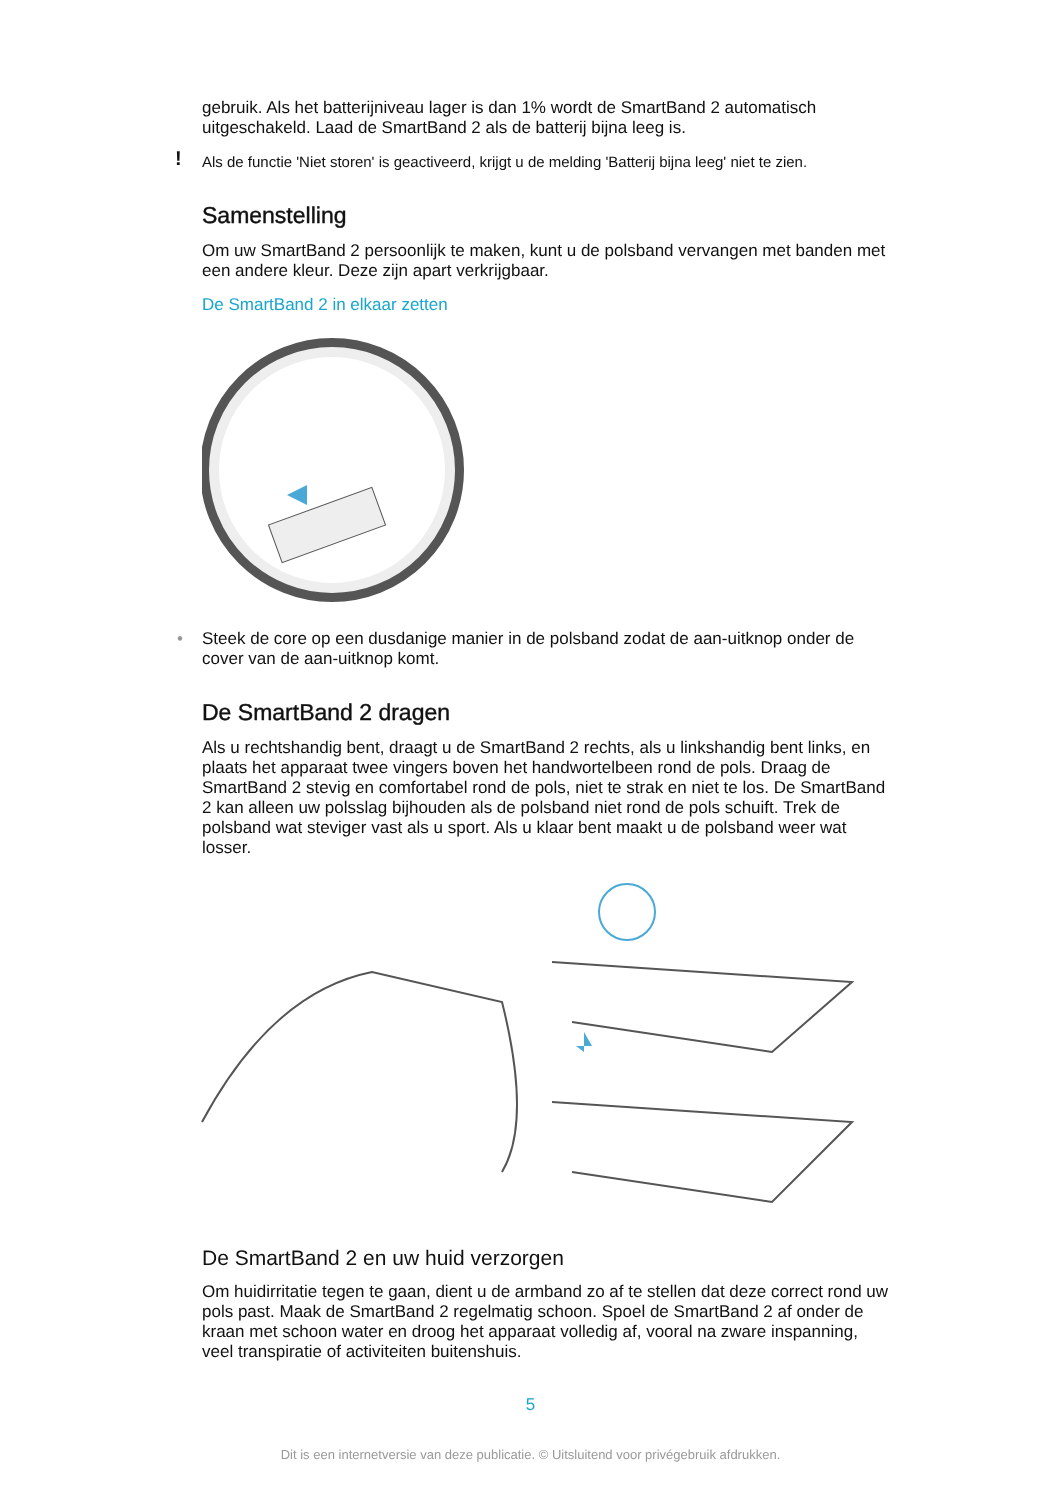gebruik. Als het batterijniveau lager is dan 1% wordt de SmartBand 2 automatisch uitgeschakeld. Laad de SmartBand 2 als de batterij bijna leeg is.
! Als de functie 'Niet storen' is geactiveerd, krijgt u de melding 'Batterij bijna leeg' niet te zien.
Samenstelling
Om uw SmartBand 2 persoonlijk te maken, kunt u de polsband vervangen met banden met een andere kleur. Deze zijn apart verkrijgbaar.
De SmartBand 2 in elkaar zetten
• Steek de core op een dusdanige manier in de polsband zodat de aan-uitknop onder de cover van de aan-uitknop komt.
De SmartBand 2 dragen
Als u rechtshandig bent, draagt u de SmartBand 2 rechts, als u linkshandig bent links, en plaats het apparaat twee vingers boven het handwortelbeen rond de pols. Draag de SmartBand 2 stevig en comfortabel rond de pols, niet te strak en niet te los. De SmartBand 2 kan alleen uw polsslag bijhouden als de polsband niet rond de pols schuift. Trek de polsband wat steviger vast als u sport. Als u klaar bent maakt u de polsband weer wat losser.
De SmartBand 2 en uw huid verzorgen
Om huidirritatie tegen te gaan, dient u de armband zo af te stellen dat deze correct rond uw pols past. Maak de SmartBand 2 regelmatig schoon. Spoel de SmartBand 2 af onder de kraan met schoon water en droog het apparaat volledig af, vooral na zware inspanning, veel transpiratie of activiteiten buitenshuis.
5
Dit is een internetversie van deze publicatie. © Uitsluitend voor privégebruik afdrukken.